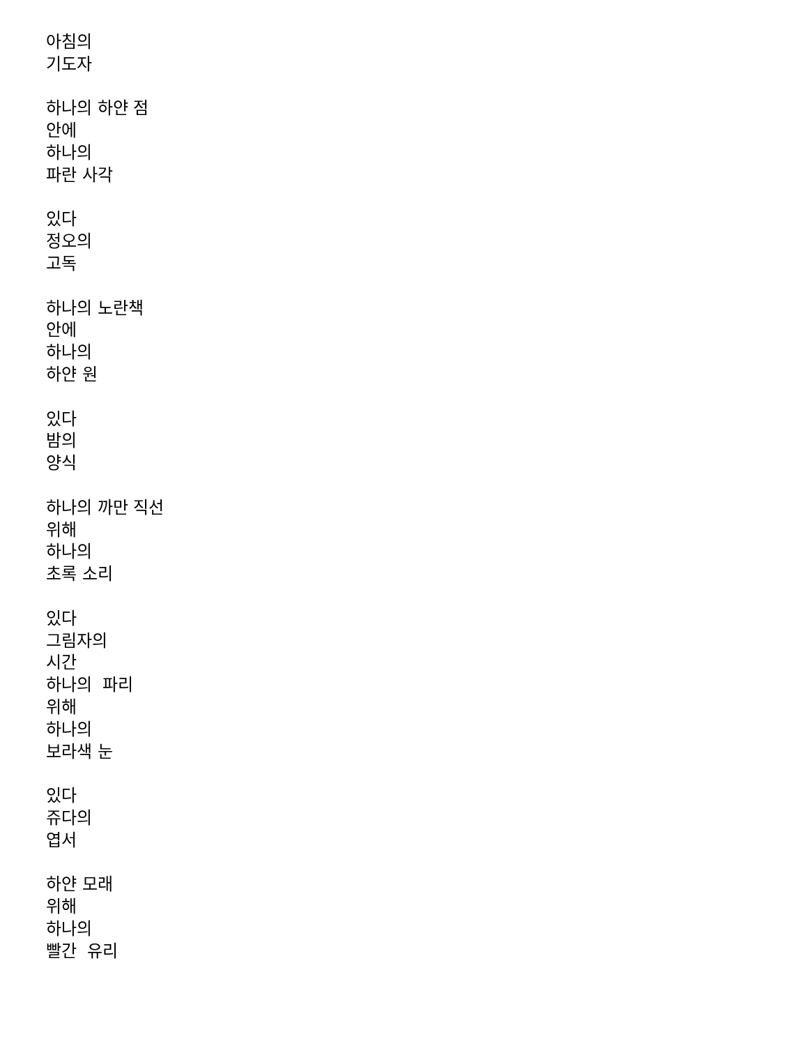아침의 기도자 하나의 하얀 점 안에 하나의 파란 사각 있다 정오의 고독 하나의 노란책 안에 하나의 하얀 원 있다 밤의 양식 하나의 까만 직선 위해 하나의 초록 소리 있다 그림자의 시간 하나의 파리 위해 하나의 보라색 눈 있다 쥬다의 엽서 하얀 모래 위해 하나의 빨간 유리